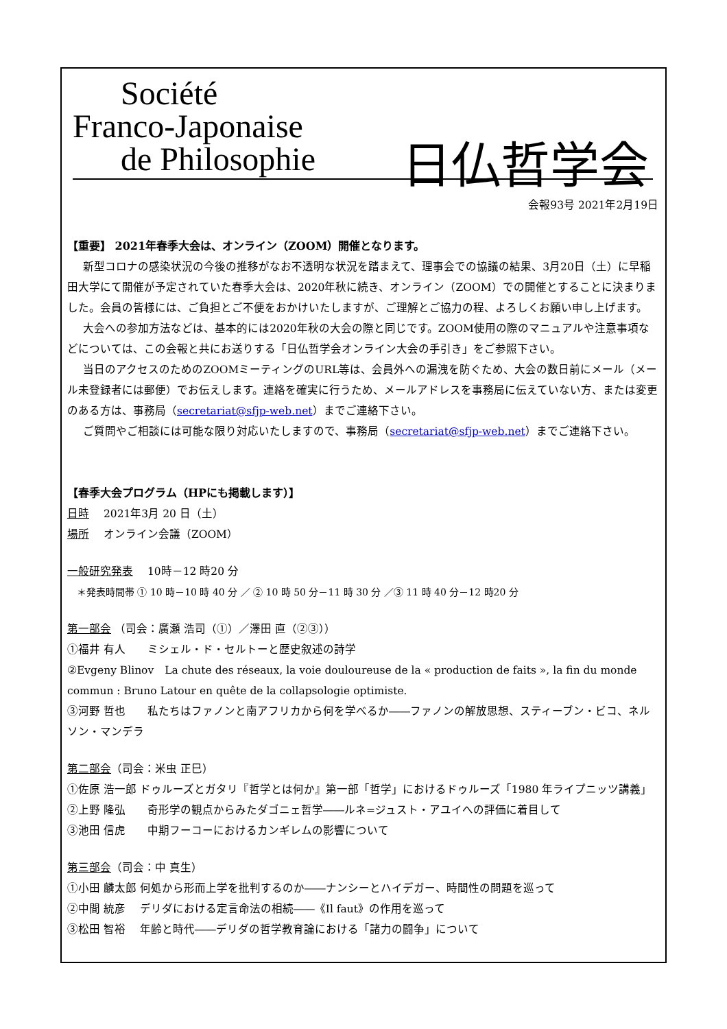Société
Franco-Japonaise
de Philosophie
日仏哲学会
会報93号 2021年2月19日
【重要】 2021年春季大会は、オンライン（ZOOM）開催となります。
新型コロナの感染状況の今後の推移がなお不透明な状況を踏まえて、理事会での協議の結果、3月20日（土）に早稲田大学にて開催が予定されていた春季大会は、2020年秋に続き、オンライン（ZOOM）での開催とすることに決まりました。会員の皆様には、ご負担とご不便をおかけいたしますが、ご理解とご協力の程、よろしくお願い申し上げます。
大会への参加方法などは、基本的には2020年秋の大会の際と同じです。ZOOM使用の際のマニュアルや注意事項などについては、この会報と共にお送りする「日仏哲学会オンライン大会の手引き」をご参照下さい。
当日のアクセスのためのZOOMミーティングのURL等は、会員外への漏洩を防ぐため、大会の数日前にメール（メール未登録者には郵便）でお伝えします。連絡を確実に行うため、メールアドレスを事務局に伝えていない方、または変更のある方は、事務局（secretariat@sfjp-web.net）までご連絡下さい。
ご質問やご相談には可能な限り対応いたしますので、事務局（secretariat@sfjp-web.net）までご連絡下さい。
【春季大会プログラム（HPにも掲載します）】
日時　 2021年3月 20 日（土）
場所　 オンライン会議（ZOOM）
一般研究発表　 10時－12 時20 分
＊発表時間帯 ① 10 時－10 時 40 分 ／ ② 10 時 50 分－11 時 30 分 ／③ 11 時 40 分－12 時20 分
第一部会 （司会：廣瀬 浩司（①）／澤田 直（②③））
①福井 有人　　ミシェル・ド・セルトーと歴史叙述の詩学
②Evgeny Blinov　La chute des réseaux, la voie douloureuse de la « production de faits », la fin du monde commun : Bruno Latour en quête de la collapsologie optimiste.
③河野 哲也　　私たちはファノンと南アフリカから何を学べるか――ファノンの解放思想、スティーブン・ビコ、ネルソン・マンデラ
第二部会（司会：米虫 正巳）
①佐原 浩一郎 ドゥルーズとガタリ『哲学とは何か』第一部「哲学」におけるドゥルーズ「1980 年ライプニッツ講義」
②上野 隆弘　　奇形学の観点からみたダゴニェ哲学――ルネ=ジュスト・アユイへの評価に着目して
③池田 信虎　　中期フーコーにおけるカンギレムの影響について
第三部会（司会：中 真生）
①小田 麟太郎 何処から形而上学を批判するのか――ナンシーとハイデガー、時間性の問題を巡って
②中間 統彦　 デリダにおける定言命法の相続――《Il faut》の作用を巡って
③松田 智裕　 年齢と時代――デリダの哲学教育論における「諸力の闘争」について